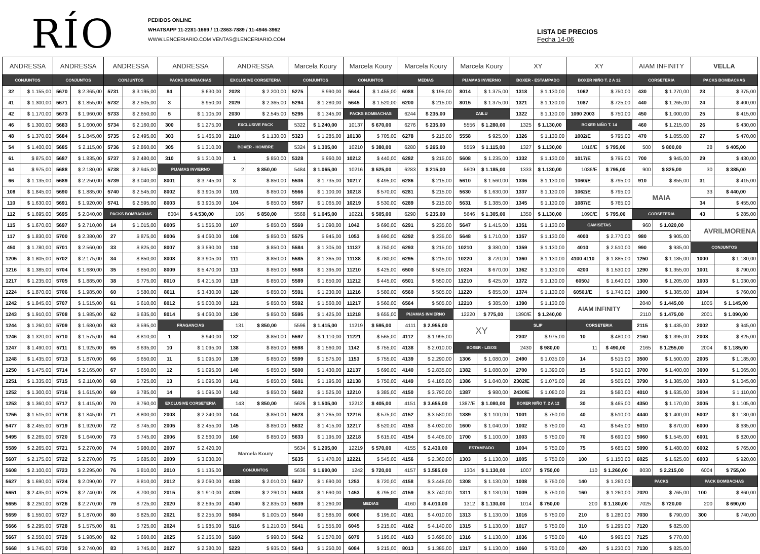RÍO
PEDIDOS ONLINE
WHATSAPP 11-2281-1669 / 11-2863-7889 / 11-4946-3962
WWW.LENCERIARIO.COM VENTAS@LENCERIARIO.COM
LISTA DE PRECIOS
Fecha 14-06
| ANDRESSA | | ANDRESSA | | ANDRESSA | | ANDRESSA | | ANDRESSA | | Marcela Koury | | Marcela Koury | | Marcela Koury | | Marcela Koury | | XY | | XY | | AIAM INFINITY | | VELLA | |
| --- | --- | --- | --- | --- | --- | --- | --- | --- | --- | --- | --- | --- | --- | --- | --- | --- | --- | --- | --- | --- | --- | --- | --- | --- | --- |
| CONJUNTOS | | CONJUNTOS | | CONJUNTOS | | PACKS BOMBACHAS | | EXCLUSIVE CORSETERIA | | CONJUNTOS | | CONJUNTOS | | MEDIAS | | PIJAMAS INVIERNO | | BOXER - ESTAMPADO | | BOXER NIÑO T. 2 A 12 | | CORSETERIA | | PACKS BOMBACHAS | |
| 32 | $ 1.155,00 | 5670 | $ 2.365,00 | 5731 | $ 3.195,00 | 84 | $ 630,00 | 2028 | $ 2.200,00 | 5275 | $ 990,00 | 5644 | $ 1.455,00 | 6088 | $ 195,00 | 8014 | $ 1.375,00 | 1318 | $ 1.130,00 | 1062 | $ 750,00 | 430 | $ 1.270,00 | 23 | $ 375,00 |
| 41 | $ 1.300,00 | 5671 | $ 1.855,00 | 5732 | $ 2.505,00 | 3 | $ 950,00 | 2029 | $ 2.365,00 | 5294 | $ 1.280,00 | 5645 | $ 1.520,00 | 6200 | $ 215,00 | 8015 | $ 1.375,00 | 1321 | $ 1.130,00 | 1087 | $ 725,00 | 440 | $ 1.265,00 | 24 | $ 400,00 |
| 42 | $ 1.170,00 | 5673 | $ 1.960,00 | 5733 | $ 2.650,00 | 5 | $ 1.105,00 | 2030 | $ 2.545,00 | 5295 | $ 1.345,00 | PACKS BOMBACHAS | | 6244 | $ 235,00 | ZAILU | | 1322 | $ 1.130,00 | 1090 2003 | $ 750,00 | 450 | $ 1.000,00 | 25 | $ 415,00 |
| 46 | $ 1.300,00 | 5683 | $ 1.600,00 | 5734 | $ 2.160,00 | 300 | $ 1.275,00 | EXCLUSIVE PACK | | 5322 | $ 1.240,00 | 10137 | $ 670,00 | 6276 | $ 235,00 | 5556 | $ 1.280,00 | 1325 | $ 1.130,00 | BOXER NIÑO T. 14 | | 460 | $ 1.215,00 | 26 | $ 430,00 |
| 48 | $ 1.370,00 | 5684 | $ 1.845,00 | 5735 | $ 2.495,00 | 303 | $ 1.465,00 | 2110 | $ 1.130,00 | 5323 | $ 1.285,00 | 10138 | $ 705,00 | 6278 | $ 215,00 | 5558 | $ 925,00 | 1326 | $ 1.130,00 | 1002/E | $ 795,00 | 470 | $ 1.055,00 | 27 | $ 470,00 |
| 54 | $ 1.400,00 | 5685 | $ 2.115,00 | 5736 | $ 2.860,00 | 305 | $ 1.310,00 | BOXER - HOMBRE | | 5324 | $ 1.305,00 | 10210 | $ 380,00 | 6280 | $ 265,00 | 5559 | $ 1.115,00 | 1327 | $ 1.130,00 | 1016/E | $ 795,00 | 500 | $ 800,00 | 28 | $ 405,00 |
| 61 | $ 875,00 | 5687 | $ 1.835,00 | 5737 | $ 2.480,00 | 310 | $ 1.310,00 | 1 | $ 850,00 | 5328 | $ 960,00 | 10212 | $ 440,00 | 6282 | $ 215,00 | 5608 | $ 1.235,00 | 1332 | $ 1.130,00 | 1017/E | $ 795,00 | 700 | $ 945,00 | 29 | $ 430,00 |
| 64 | $ 975,00 | 5688 | $ 2.180,00 | 5738 | $ 2.945,00 | PIJAMAS INVIERNO | | 2 | $ 850,00 | 5484 | $ 1.065,00 | 10216 | $ 525,00 | 6283 | $ 215,00 | 5609 | $ 1.185,00 | 1333 | $ 1.130,00 | 1036/E | $ 795,00 | 900 | $ 825,00 | 30 | $ 385,00 |
| 66 | $ 1.135,00 | 5689 | $ 2.250,00 | 5739 | $ 3.040,00 | 8001 | $ 3.745,00 | 3 | $ 850,00 | 5536 | $ 1.735,00 | 10217 | $ 495,00 | 6286 | $ 215,00 | 5610 | $ 1.560,00 | 1336 | $ 1.130,00 | 1060/E | $ 795,00 | 910 | $ 855,00 | 31 | $ 415,00 |
| 108 | $ 1.845,00 | 5690 | $ 1.885,00 | 5740 | $ 2.545,00 | 8002 | $ 3.905,00 | 101 | $ 850,00 | 5566 | $ 1.100,00 | 10218 | $ 570,00 | 6281 | $ 215,00 | 5630 | $ 1.630,00 | 1337 | $ 1.130,00 | 1062/E | $ 795,00 | MAIA | | 33 | $ 440,00 |
| 110 | $ 1.630,00 | 5691 | $ 1.920,00 | 5741 | $ 2.595,00 | 8003 | $ 3.905,00 | 104 | $ 850,00 | 5567 | $ 1.065,00 | 10219 | $ 530,00 | 6289 | $ 215,00 | 5631 | $ 1.385,00 | 1345 | $ 1.130,00 | 1087/E | $ 765,00 | | | 34 | $ 455,00 |
| 112 | $ 1.695,00 | 5695 | $ 2.040,00 | PACKS BOMBACHAS | | 8004 | $ 4.530,00 | 106 | $ 850,00 | 5568 | $ 1.045,00 | 10221 | $ 505,00 | 6290 | $ 235,00 | 5646 | $ 1.305,00 | 1350 | $ 1.130,00 | 1090/E | $ 795,00 | CORSETERIA | | 43 | $ 285,00 |
| 115 | $ 1.670,00 | 5697 | $ 2.710,00 | 14 | $ 1.015,00 | 8005 | $ 1.555,00 | 107 | $ 850,00 | 5569 | $ 1.090,00 | 1042 | $ 690,00 | 6291 | $ 235,00 | 5647 | $ 1.415,00 | 1351 | $ 1.130,00 | CAMISETAS | | 960 | $ 1.020,00 | AVRILMORENA | |
| 117 | $ 1.830,00 | 5700 | $ 2.380,00 | 27 | $ 875,00 | 8006 | $ 4.060,00 | 108 | $ 850,00 | 5575 | $ 945,00 | 1053 | $ 690,00 | 6292 | $ 235,00 | 5648 | $ 1.710,00 | 1357 | $ 1.130,00 | 4000 | $ 2.770,00 | 980 | $ 905,00 | | |
| 450 | $ 1.780,00 | 5701 | $ 2.560,00 | 33 | $ 825,00 | 8007 | $ 3.590,00 | 110 | $ 850,00 | 5584 | $ 1.305,00 | 11137 | $ 750,00 | 6293 | $ 215,00 | 10210 | $ 380,00 | 1359 | $ 1.130,00 | 4010 | $ 2.510,00 | 990 | $ 935,00 | CONJUNTOS | |
| 1205 | $ 1.805,00 | 5702 | $ 2.175,00 | 34 | $ 850,00 | 8008 | $ 3.905,00 | 111 | $ 850,00 | 5585 | $ 1.365,00 | 11138 | $ 780,00 | 6295 | $ 215,00 | 10220 | $ 720,00 | 1360 | $ 1.130,00 | 4100 4110 | $ 1.885,00 | 1250 | $ 1.185,00 | 1000 | $ 1.180,00 |
| 1216 | $ 1.385,00 | 5704 | $ 1.680,00 | 35 | $ 850,00 | 8009 | $ 5.470,00 | 113 | $ 850,00 | 5588 | $ 1.395,00 | 11210 | $ 425,00 | 6500 | $ 505,00 | 10224 | $ 670,00 | 1362 | $ 1.130,00 | 4200 | $ 1.530,00 | 1290 | $ 1.355,00 | 1001 | $ 790,00 |
| 1217 | $ 1.235,00 | 5705 | $ 1.885,00 | 38 | $ 775,00 | 8010 | $ 4.215,00 | 119 | $ 850,00 | 5589 | $ 1.650,00 | 11212 | $ 445,00 | 6501 | $ 550,00 | 11210 | $ 425,00 | 1372 | $ 1.130,00 | 6050J | $ 1.640,00 | 1300 | $ 1.205,00 | 1003 | $ 1.030,00 |
| 1224 | $ 1.870,00 | 5706 | $ 1.985,00 | 60 | $ 580,00 | 8011 | $ 3.430,00 | 120 | $ 850,00 | 5591 | $ 1.230,00 | 11216 | $ 580,00 | 6560 | $ 505,00 | 11220 | $ 855,00 | 1374 | $ 1.130,00 | 6050J/E | $ 1.740,00 | 1900 | $ 1.385,00 | 1004 | $ 760,00 |
| 1242 | $ 1.845,00 | 5707 | $ 1.515,00 | 61 | $ 610,00 | 8012 | $ 5.000,00 | 121 | $ 850,00 | 5592 | $ 1.560,00 | 11217 | $ 560,00 | 6564 | $ 505,00 | 12210 | $ 385,00 | 1390 | $ 1.130,00 | AIAM INFINITY | | 2040 | $ 1.445,00 | 1005 | $ 1.145,00 |
| 1243 | $ 1.910,00 | 5708 | $ 1.985,00 | 62 | $ 635,00 | 8014 | $ 4.060,00 | 130 | $ 850,00 | 5595 | $ 1.425,00 | 11218 | $ 655,00 | PIJAMAS INVIERNO | | 12220 | $ 775,00 | 1390/E | $ 1.240,00 | | | 2110 | $ 1.475,00 | 2001 | $ 1.090,00 |
| 1244 | $ 1.260,00 | 5709 | $ 1.680,00 | 63 | $ 595,00 | FRAGANCIAS | | 131 | $ 850,00 | 5596 | $ 1.415,00 | 11219 | $ 595,00 | 4111 | $ 2.955,00 | XY | | SLIP | | CORSETERIA | | 2115 | $ 1.435,00 | 2002 | $ 945,00 |
| 1246 | $ 1.320,00 | 5710 | $ 1.575,00 | 64 | $ 810,00 | 1 | $ 940,00 | 132 | $ 850,00 | 5597 | $ 1.110,00 | 11221 | $ 565,00 | 4112 | $ 1.995,00 | | | 2302 | $ 975,00 | 10 | $ 480,00 | 2160 | $ 1.395,00 | 2003 | $ 825,00 |
| 1247 | $ 1.490,00 | 5711 | $ 1.925,00 | 65 | $ 635,00 | 10 | $ 1.095,00 | 138 | $ 850,00 | 5598 | $ 1.560,00 | 1142 | $ 755,00 | 4138 | $ 2.010,00 | BOXER - LISOS | | 2430 | $ 980,00 | 11 | $ 490,00 | 2165 | $ 1.255,00 | 2004 | $ 1.185,00 |
| 1248 | $ 1.435,00 | 5713 | $ 1.870,00 | 66 | $ 650,00 | 11 | $ 1.095,00 | 139 | $ 850,00 | 5599 | $ 1.575,00 | 1153 | $ 755,00 | 4139 | $ 2.290,00 | 1306 | $ 1.080,00 | 2490 | $ 1.035,00 | 14 | $ 515,00 | 3500 | $ 1.500,00 | 2005 | $ 1.185,00 |
| 1250 | $ 1.475,00 | 5714 | $ 2.165,00 | 67 | $ 650,00 | 12 | $ 1.095,00 | 140 | $ 850,00 | 5600 | $ 1.430,00 | 12137 | $ 690,00 | 4140 | $ 2.835,00 | 1382 | $ 1.080,00 | 2700 | $ 1.390,00 | 15 | $ 510,00 | 3700 | $ 1.400,00 | 3000 | $ 1.065,00 |
| 1251 | $ 1.335,00 | 5715 | $ 2.110,00 | 68 | $ 725,00 | 13 | $ 1.095,00 | 141 | $ 850,00 | 5601 | $ 1.195,00 | 12138 | $ 750,00 | 4149 | $ 4.185,00 | 1386 | $ 1.040,00 | 2302/E | $ 1.075,00 | 20 | $ 505,00 | 3790 | $ 1.385,00 | 3003 | $ 1.045,00 |
| 1252 | $ 1.300,00 | 5716 | $ 1.615,00 | 69 | $ 785,00 | 14 | $ 1.095,00 | 142 | $ 850,00 | 5602 | $ 1.525,00 | 12210 | $ 385,00 | 4150 | $ 3.790,00 | 1387 | $ 980,00 | 2430/E | $ 1.080,00 | 21 | $ 580,00 | 4010 | $ 1.635,00 | 3004 | $ 1.110,00 |
| 1253 | $ 1.360,00 | 5717 | $ 1.415,00 | 70 | $ 760,00 | EXCLUSIVE CORSETERIA | | 143 | $ 850,00 | 5626 | $ 1.505,00 | 12212 | $ 405,00 | 4151 | $ 3.655,00 | 1387/E | $ 1.080,00 | BOXER NIÑO T. 2 A 12 | | 30 | $ 465,00 | 4350 | $ 1.170,00 | 3005 | $ 1.105,00 |
| 1255 | $ 1.515,00 | 5718 | $ 1.845,00 | 71 | $ 800,00 | 2003 | $ 2.240,00 | 144 | $ 850,00 | 5628 | $ 1.265,00 | 12216 | $ 575,00 | 4152 | $ 3.580,00 | 1389 | $ 1.100,00 | 1001 | $ 750,00 | 40 | $ 510,00 | 4440 | $ 1.400,00 | 5002 | $ 1.130,00 |
| 5477 | $ 2.455,00 | 5719 | $ 1.920,00 | 72 | $ 745,00 | 2005 | $ 2.455,00 | 145 | $ 850,00 | 5632 | $ 1.415,00 | 12217 | $ 520,00 | 4153 | $ 4.030,00 | 1600 | $ 1.040,00 | 1002 | $ 750,00 | 41 | $ 545,00 | 5010 | $ 870,00 | 6000 | $ 635,00 |
| 5495 | $ 2.265,00 | 5720 | $ 1.640,00 | 73 | $ 745,00 | 2006 | $ 2.560,00 | 160 | $ 850,00 | 5633 | $ 1.195,00 | 12218 | $ 615,00 | 4154 | $ 4.405,00 | 1700 | $ 1.100,00 | 1003 | $ 750,00 | 70 | $ 690,00 | 5060 | $ 1.545,00 | 6001 | $ 820,00 |
| 5589 | $ 2.265,00 | 5721 | $ 2.270,00 | 74 | $ 980,00 | 2007 | $ 2.420,00 | Marcela Koury | | 5634 | $ 1.205,00 | 12219 | $ 570,00 | 4155 | $ 2.430,00 | ESTAMPADO | | 1004 | $ 750,00 | 75 | $ 685,00 | 5090 | $ 1.480,00 | 6002 | $ 765,00 |
| 5607 | $ 2.175,00 | 5722 | $ 2.270,00 | 75 | $ 685,00 | 2009 | $ 3.030,00 | | | 5635 | $ 1.470,00 | 12221 | $ 545,00 | 4156 | $ 2.360,00 | 1303 | $ 1.130,00 | 1005 | $ 750,00 | 100 | $ 1.150,00 | 6025 | $ 1.625,00 | 6003 | $ 920,00 |
| 5608 | $ 2.100,00 | 5723 | $ 2.295,00 | 76 | $ 810,00 | 2010 | $ 1.135,00 | CONJUNTOS | | 5636 | $ 1.690,00 | 1242 | $ 720,00 | 4157 | $ 3.585,00 | 1304 | $ 1.130,00 | 1007 | $ 750,00 | 110 | $ 1.260,00 | 8030 | $ 2.215,00 | 6004 | $ 755,00 |
| 5627 | $ 1.690,00 | 5724 | $ 2.090,00 | 77 | $ 810,00 | 2012 | $ 2.060,00 | 4138 | $ 2.010,00 | 5637 | $ 1.690,00 | 1253 | $ 720,00 | 4158 | $ 3.445,00 | 1308 | $ 1.130,00 | 1008 | $ 750,00 | 140 | $ 1.260,00 | PACKS | | PACK BOMBACHAS | |
| 5651 | $ 2.435,00 | 5725 | $ 2.740,00 | 78 | $ 700,00 | 2015 | $ 1.910,00 | 4139 | $ 2.290,00 | 5638 | $ 1.690,00 | 1453 | $ 795,00 | 4159 | $ 3.740,00 | 1311 | $ 1.130,00 | 1009 | $ 750,00 | 160 | $ 1.260,00 | 7020 | $ 765,00 | 100 | $ 860,00 |
| 5655 | $ 2.250,00 | 5726 | $ 2.270,00 | 79 | $ 725,00 | 2020 | $ 2.595,00 | 4140 | $ 2.835,00 | 5639 | $ 1.260,00 | MEDIAS | | 4160 | $ 4.010,00 | 1312 | $ 1.130,00 | 1014 | $ 750,00 | 200 | $ 1.180,00 | 7025 | $ 720,00 | 200 | $ 690,00 |
| 5659 | $ 1.550,00 | 5727 | $ 1.870,00 | 80 | $ 825,00 | 2021 | $ 2.255,00 | 5084 | $ 1.005,00 | 5640 | $ 1.585,00 | 6000 | $ 195,00 | 4161 | $ 4.010,00 | 1313 | $ 1.130,00 | 1016 | $ 750,00 | 210 | $ 1.280,00 | 7030 | $ 790,00 | 300 | $ 740,00 |
| 5666 | $ 2.295,00 | 5728 | $ 1.575,00 | 81 | $ 725,00 | 2024 | $ 1.985,00 | 5116 | $ 1.210,00 | 5641 | $ 1.555,00 | 6045 | $ 215,00 | 4162 | $ 4.140,00 | 1315 | $ 1.130,00 | 1017 | $ 750,00 | 310 | $ 1.295,00 | 7120 | $ 825,00 | | |
| 5667 | $ 2.550,00 | 5729 | $ 1.985,00 | 82 | $ 660,00 | 2025 | $ 2.165,00 | 5160 | $ 990,00 | 5642 | $ 1.570,00 | 6079 | $ 195,00 | 4163 | $ 3.695,00 | 1316 | $ 1.130,00 | 1036 | $ 750,00 | 410 | $ 995,00 | 7125 | $ 770,00 | | |
| 5668 | $ 1.745,00 | 5730 | $ 2.740,00 | 83 | $ 745,00 | 2027 | $ 2.380,00 | 5223 | $ 935,00 | 5643 | $ 1.250,00 | 6084 | $ 215,00 | 8013 | $ 1.385,00 | 1317 | $ 1.130,00 | 1060 | $ 750,00 | 420 | $ 1.230,00 | 7130 | $ 825,00 | | |